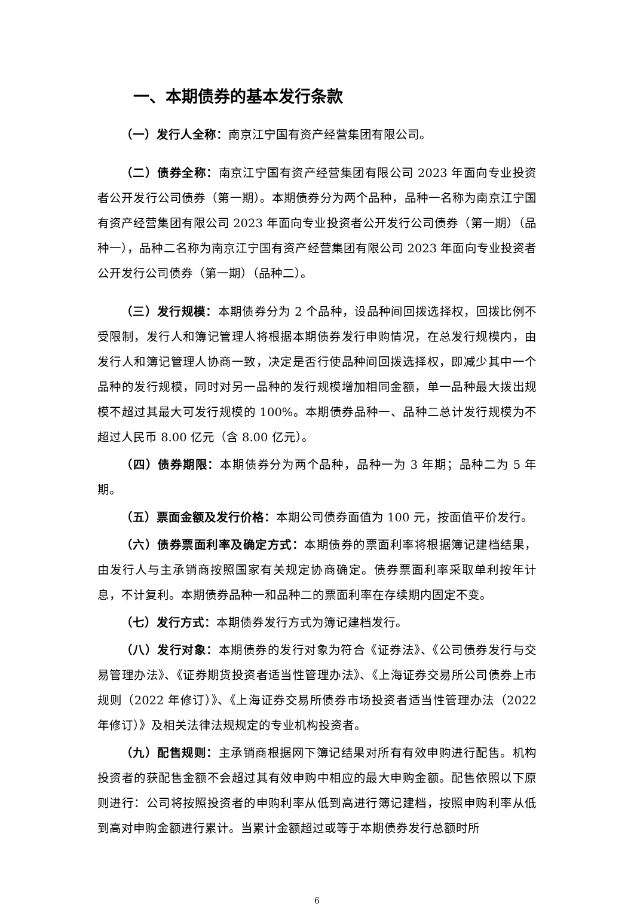一、本期债券的基本发行条款
（一）发行人全称：南京江宁国有资产经营集团有限公司。
（二）债券全称：南京江宁国有资产经营集团有限公司 2023 年面向专业投资者公开发行公司债券（第一期）。本期债券分为两个品种，品种一名称为南京江宁国有资产经营集团有限公司 2023 年面向专业投资者公开发行公司债券（第一期）（品种一），品种二名称为南京江宁国有资产经营集团有限公司 2023 年面向专业投资者公开发行公司债券（第一期）（品种二）。
（三）发行规模：本期债券分为 2 个品种，设品种间回拨选择权，回拨比例不受限制，发行人和簿记管理人将根据本期债券发行申购情况，在总发行规模内，由发行人和簿记管理人协商一致，决定是否行使品种间回拨选择权，即减少其中一个品种的发行规模，同时对另一品种的发行规模增加相同金额，单一品种最大拨出规模不超过其最大可发行规模的 100%。本期债券品种一、品种二总计发行规模为不超过人民币 8.00 亿元（含 8.00 亿元）。
（四）债券期限：本期债券分为两个品种，品种一为 3 年期；品种二为 5 年期。
（五）票面金额及发行价格：本期公司债券面值为 100 元，按面值平价发行。
（六）债券票面利率及确定方式：本期债券的票面利率将根据簿记建档结果，由发行人与主承销商按照国家有关规定协商确定。债券票面利率采取单利按年计息，不计复利。本期债券品种一和品种二的票面利率在存续期内固定不变。
（七）发行方式：本期债券发行方式为簿记建档发行。
（八）发行对象：本期债券的发行对象为符合《证券法》、《公司债券发行与交易管理办法》、《证券期货投资者适当性管理办法》、《上海证券交易所公司债券上市规则（2022 年修订）》、《上海证券交易所债券市场投资者适当性管理办法（2022 年修订）》及相关法律法规规定的专业机构投资者。
（九）配售规则：主承销商根据网下簿记结果对所有有效申购进行配售。机构投资者的获配售金额不会超过其有效申购中相应的最大申购金额。配售依照以下原则进行：公司将按照投资者的申购利率从低到高进行簿记建档，按照申购利率从低到高对申购金额进行累计。当累计金额超过或等于本期债券发行总额时所
6